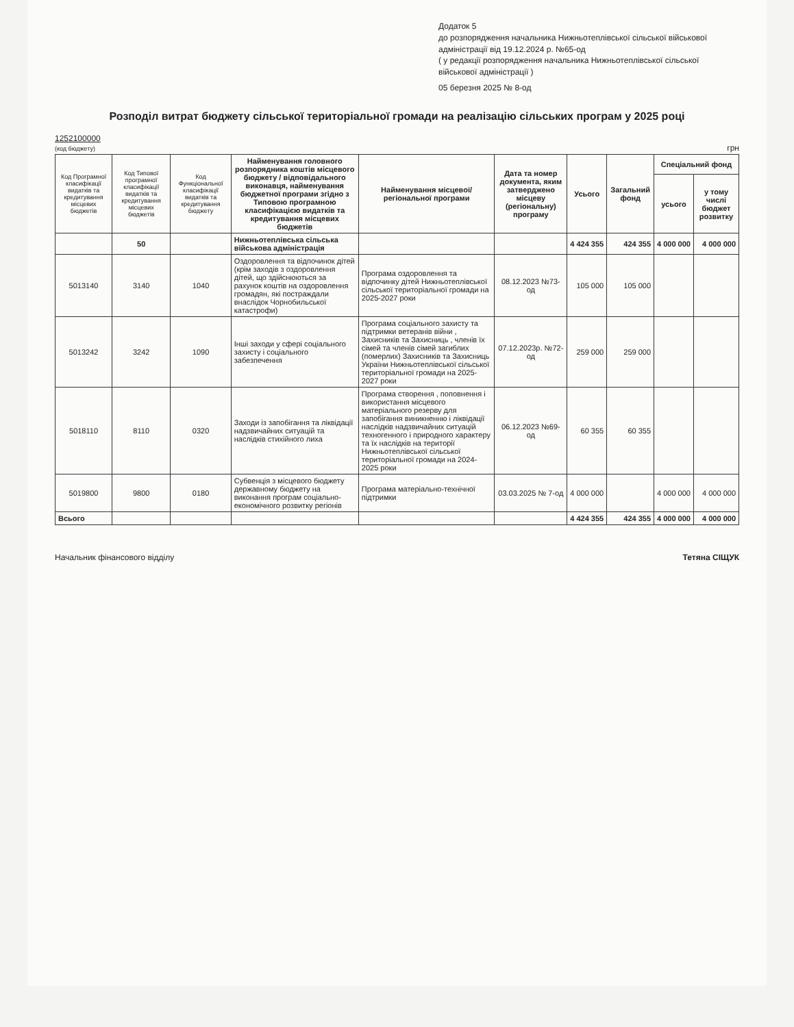Додаток 5
до розпорядження начальника Нижньотеплівської сільської військової адміністрації від 19.12.2024 р. №65-од
( у редакції розпорядження начальника Нижньотеплівської сільської військової адміністрації )
05 березня 2025 № 8-од
Розподіл витрат бюджету сільської територіальної громади на реалізацію сільських програм у 2025 році
1252100000
(код бюджету)
грн
| Код Програмної класифікації видатків та кредитування місцевих бюджетів | Код Типової програмної класифікації видатків та кредитування місцевих бюджетів | Код Функціональної класифікації видатків та кредитування бюджету | Найменування головного розпорядника коштів місцевого бюджету / відповідального виконавця, найменування бюджетної програми згідно з Типовою програмною класифікацією видатків та кредитування місцевих бюджетів | Найменування місцевої/регіональної програми | Дата та номер документа, яким затверджено місцеву (регіональну) програму | Усього | Загальний фонд | Спеціальний фонд | |
| --- | --- | --- | --- | --- | --- | --- | --- | --- | --- |
| | | | | | | | | усього | у тому числі бюджет розвитку |
| | 50 | | Нижньотеплівська сільська військова адміністрація | | | 4 424 355 | 424 355 | 4 000 000 | 4 000 000 |
| 5013140 | 3140 | 1040 | Оздоровлення та відпочинок дітей (крім заходів з оздоровлення дітей, що здійснюються за рахунок коштів на оздоровлення громадян, які постраждали внаслідок Чорнобильської катастрофи) | Програма оздоровлення та відпочинку дітей Нижньотеплівської сільської територіальної громади на 2025-2027 роки | 08.12.2023 №73-од | 105 000 | 105 000 | | |
| 5013242 | 3242 | 1090 | Інші заходи у сфері соціального захисту і соціального забезпечення | Програма соціального захисту та підтримки ветеранів війни , Захисників та Захисниць , членів їх сімей та членів сімей загиблих (померлих) Захисників та Захисниць України Нижньотеплівської сільської територіальної громади на 2025-2027 роки | 07.12.2023р. №72-од | 259 000 | 259 000 | | |
| 5018110 | 8110 | 0320 | Заходи із запобігання та ліквідації надзвичайних ситуацій та наслідків стихійного лиха | Програма створення , поповнення і використання місцевого матеріального резерву для запобігання виникненню і ліквідації наслідків надзвичайних ситуацій техногенного і природного характеру та їх наслідків на території Нижньотеплівської сільської територіальної громади на 2024-2025 роки | 06.12.2023 №69-од | 60 355 | 60 355 | | |
| 5019800 | 9800 | 0180 | Субвенція з місцевого бюджету державному бюджету на виконання програм соціально-економічного розвитку регіонів | Програма матеріально-технічної підтримки | 03.03.2025 № 7-од | 4 000 000 | | 4 000 000 | 4 000 000 |
| Всього | | | | | | 4 424 355 | 424 355 | 4 000 000 | 4 000 000 |
Начальник фінансового відділу Тетяна СІЩУК